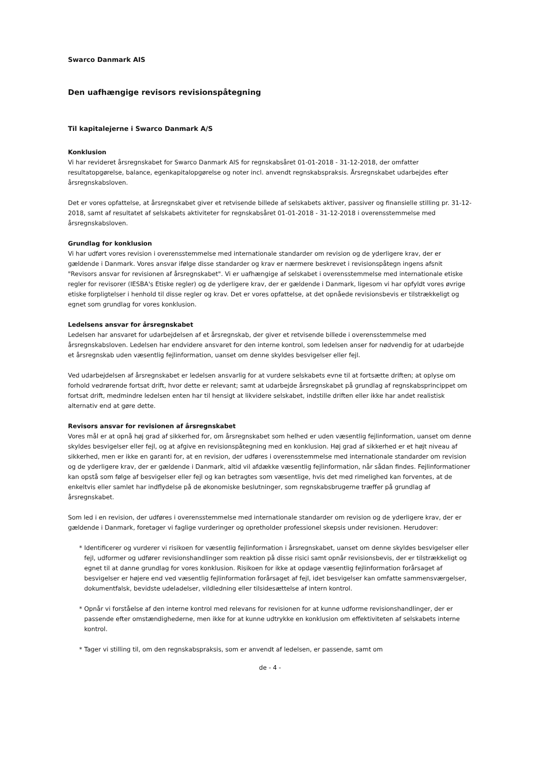Swarco Danmark AIS
Den uafhængige revisors revisionspåtegning
Til kapitalejerne i Swarco Danmark A/S
Konklusion
Vi har revideret årsregnskabet for Swarco Danmark AIS for regnskabsåret 01-01-2018 - 31-12-2018, der omfatter resultatopgørelse, balance, egenkapitalopgørelse og noter incl. anvendt regnskabspraksis. Årsregnskabet udarbejdes efter årsregnskabsloven.
Det er vores opfattelse, at årsregnskabet giver et retvisende billede af selskabets aktiver, passiver og finansielle stilling pr. 31-12-2018, samt af resultatet af selskabets aktiviteter for regnskabsåret 01-01-2018 - 31-12-2018 i overensstemmelse med årsregnskabsloven.
Grundlag for konklusion
Vi har udført vores revision i overensstemmelse med internationale standarder om revision og de yderligere krav, der er gældende i Danmark. Vores ansvar ifølge disse standarder og krav er nærmere beskrevet i revisionspåtegn ingens afsnit "Revisors ansvar for revisionen af årsregnskabet". Vi er uafhængige af selskabet i overensstemmelse med internationale etiske regler for revisorer (IESBA's Etiske regler) og de yderligere krav, der er gældende i Danmark, ligesom vi har opfyldt vores øvrige etiske forpligtelser i henhold til disse regler og krav. Det er vores opfattelse, at det opnåede revisionsbevis er tilstrækkeligt og egnet som grundlag for vores konklusion.
Ledelsens ansvar for årsregnskabet
Ledelsen har ansvaret for udarbejdelsen af et årsregnskab, der giver et retvisende billede i overensstemmelse med årsregnskabsloven. Ledelsen har endvidere ansvaret for den interne kontrol, som ledelsen anser for nødvendig for at udarbejde et årsregnskab uden væsentlig fejlinformation, uanset om denne skyldes besvigelser eller fejl.
Ved udarbejdelsen af årsregnskabet er ledelsen ansvarlig for at vurdere selskabets evne til at fortsætte driften; at oplyse om forhold vedrørende fortsat drift, hvor dette er relevant; samt at udarbejde årsregnskabet på grundlag af regnskabsprincippet om fortsat drift, medmindre ledelsen enten har til hensigt at likvidere selskabet, indstille driften eller ikke har andet realistisk alternativ end at gøre dette.
Revisors ansvar for revisionen af årsregnskabet
Vores mål er at opnå høj grad af sikkerhed for, om årsregnskabet som helhed er uden væsentlig fejlinformation, uanset om denne skyldes besvigelser eller fejl, og at afgive en revisionspåtegning med en konklusion. Høj grad af sikkerhed er et højt niveau af sikkerhed, men er ikke en garanti for, at en revision, der udføres i overensstemmelse med internationale standarder om revision og de yderligere krav, der er gældende i Danmark, altid vil afdække væsentlig fejlinformation, når sådan findes. Fejlinformationer kan opstå som følge af besvigelser eller fejl og kan betragtes som væsentlige, hvis det med rimelighed kan forventes, at de enkeltvis eller samlet har indflydelse på de økonomiske beslutninger, som regnskabsbrugerne træffer på grundlag af årsregnskabet.
Som led i en revision, der udføres i overensstemmelse med internationale standarder om revision og de yderligere krav, der er gældende i Danmark, foretager vi faglige vurderinger og opretholder professionel skepsis under revisionen. Herudover:
* Identificerer og vurderer vi risikoen for væsentlig fejlinformation i årsregnskabet, uanset om denne skyldes besvigelser eller fejl, udformer og udfører revisionshandlinger som reaktion på disse risici samt opnår revisionsbevis, der er tilstrækkeligt og egnet til at danne grundlag for vores konklusion. Risikoen for ikke at opdage væsentlig fejlinformation forårsaget af besvigelser er højere end ved væsentlig fejlinformation forårsaget af fejl, idet besvigelser kan omfatte sammensværgelser, dokumentfalsk, bevidste udeladelser, vildledning eller tilsidesættelse af intern kontrol.
* Opnår vi forståelse af den interne kontrol med relevans for revisionen for at kunne udforme revisionshandlinger, der er passende efter omstændighederne, men ikke for at kunne udtrykke en konklusion om effektiviteten af selskabets interne kontrol.
* Tager vi stilling til, om den regnskabspraksis, som er anvendt af ledelsen, er passende, samt om
de - 4 -